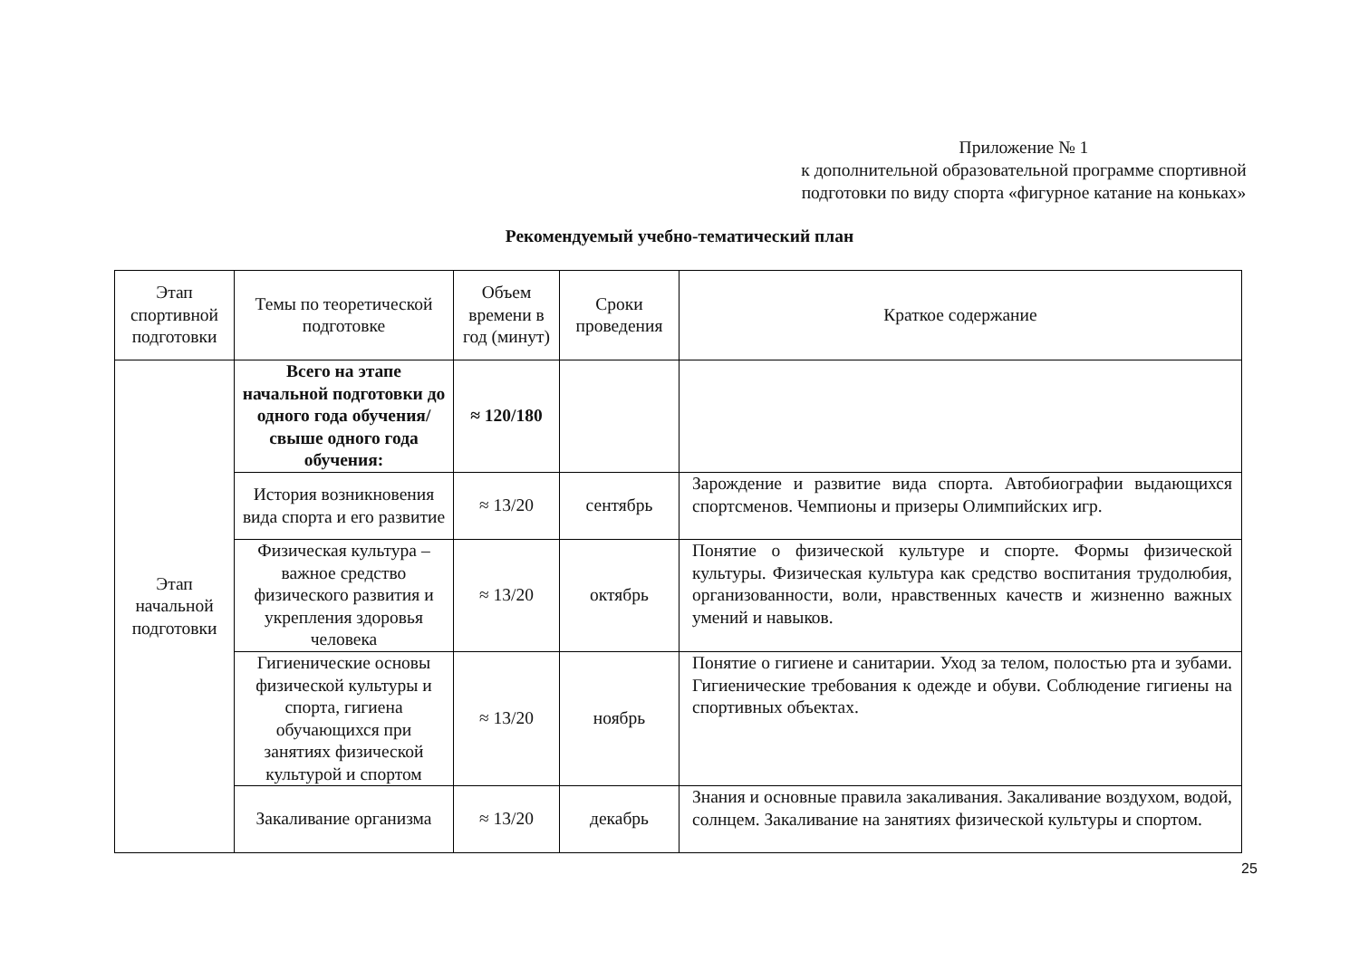Приложение № 1
к дополнительной образовательной программе спортивной подготовки по виду спорта «фигурное катание на коньках»
Рекомендуемый учебно-тематический план
| Этап спортивной подготовки | Темы по теоретической подготовке | Объем времени в год (минут) | Сроки проведения | Краткое содержание |
| --- | --- | --- | --- | --- |
| Этап начальной подготовки | Всего на этапе начальной подготовки до одного года обучения/ свыше одного года обучения: | ≈ 120/180 | | |
| | История возникновения вида спорта и его развитие | ≈ 13/20 | сентябрь | Зарождение и развитие вида спорта. Автобиографии выдающихся спортсменов. Чемпионы и призеры Олимпийских игр. |
| | Физическая культура – важное средство физического развития и укрепления здоровья человека | ≈ 13/20 | октябрь | Понятие о физической культуре и спорте. Формы физической культуры. Физическая культура как средство воспитания трудолюбия, организованности, воли, нравственных качеств и жизненно важных умений и навыков. |
| | Гигиенические основы физической культуры и спорта, гигиена обучающихся при занятиях физической культурой и спортом | ≈ 13/20 | ноябрь | Понятие о гигиене и санитарии. Уход за телом, полостью рта и зубами. Гигиенические требования к одежде и обуви. Соблюдение гигиены на спортивных объектах. |
| | Закаливание организма | ≈ 13/20 | декабрь | Знания и основные правила закаливания. Закаливание воздухом, водой, солнцем. Закаливание на занятиях физической культуры и спортом. |
25